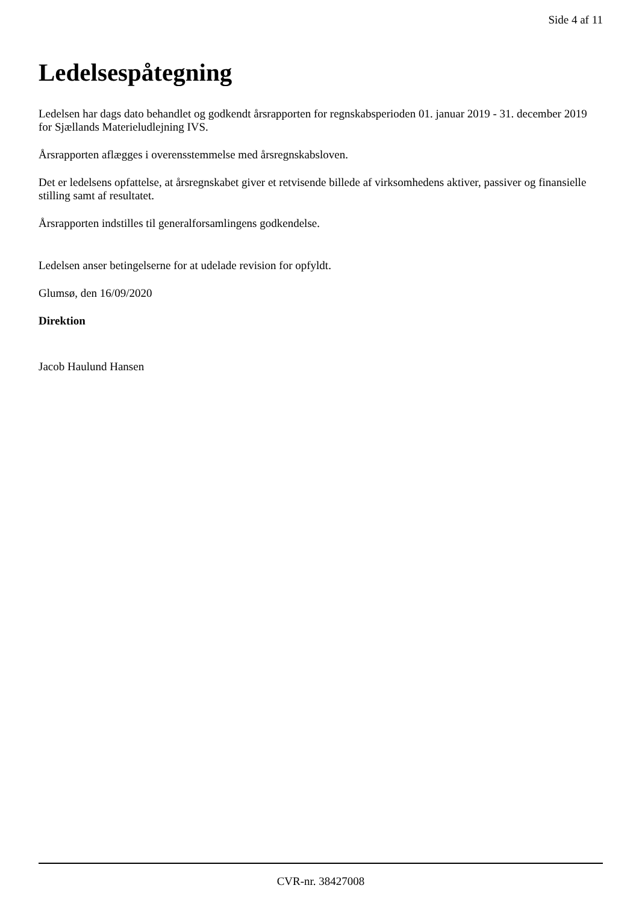Side 4 af 11
Ledelsespåtegning
Ledelsen har dags dato behandlet og godkendt årsrapporten for regnskabsperioden 01. januar 2019 - 31. december 2019 for Sjællands Materieludlejning IVS.
Årsrapporten aflægges i overensstemmelse med årsregnskabsloven.
Det er ledelsens opfattelse, at årsregnskabet giver et retvisende billede af virksomhedens aktiver, passiver og finansielle stilling samt af resultatet.
Årsrapporten indstilles til generalforsamlingens godkendelse.
Ledelsen anser betingelserne for at udelade revision for opfyldt.
Glumsø, den 16/09/2020
Direktion
Jacob Haulund Hansen
CVR-nr. 38427008